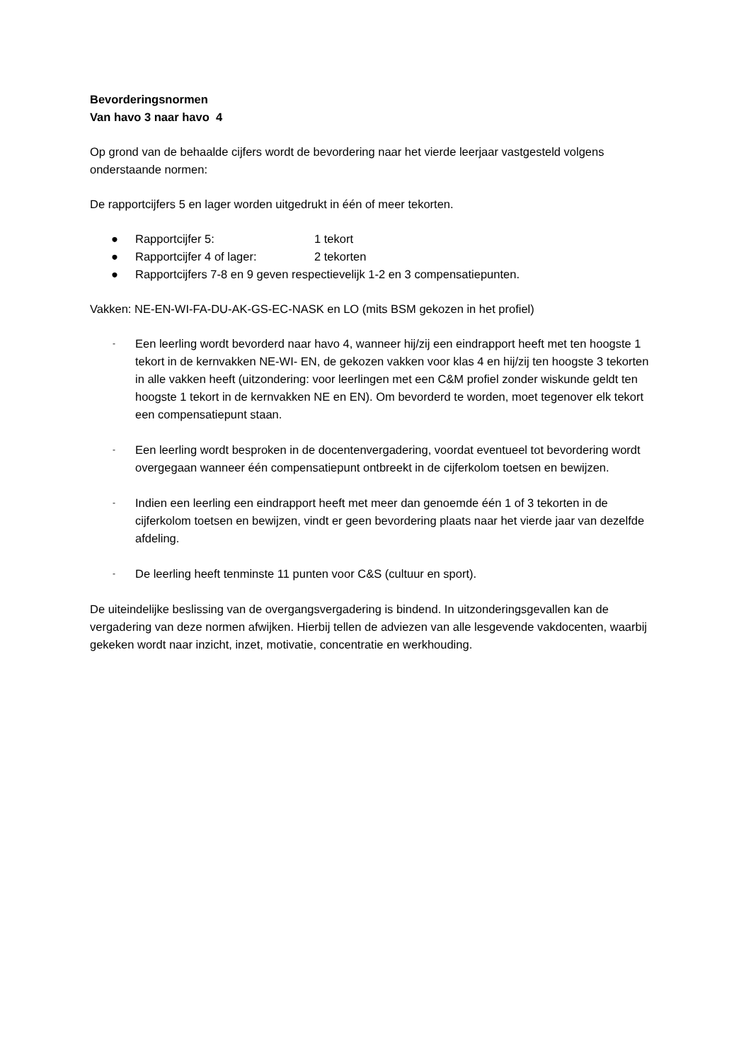Bevorderingsnormen
Van havo 3 naar havo 4
Op grond van de behaalde cijfers wordt de bevordering naar het vierde leerjaar vastgesteld volgens onderstaande normen:
De rapportcijfers 5 en lager worden uitgedrukt in één of meer tekorten.
● Rapportcijfer 5: 1 tekort
● Rapportcijfer 4 of lager: 2 tekorten
● Rapportcijfers 7-8 en 9 geven respectievelijk 1-2 en 3 compensatiepunten.
Vakken: NE-EN-WI-FA-DU-AK-GS-EC-NASK en LO (mits BSM gekozen in het profiel)
- Een leerling wordt bevorderd naar havo 4, wanneer hij/zij een eindrapport heeft met ten hoogste 1 tekort in de kernvakken NE-WI- EN, de gekozen vakken voor klas 4 en hij/zij ten hoogste 3 tekorten in alle vakken heeft (uitzondering: voor leerlingen met een C&M profiel zonder wiskunde geldt ten hoogste 1 tekort in de kernvakken NE en EN). Om bevorderd te worden, moet tegenover elk tekort een compensatiepunt staan.
- Een leerling wordt besproken in de docentenvergadering, voordat eventueel tot bevordering wordt overgegaan wanneer één compensatiepunt ontbreekt in de cijferkolom toetsen en bewijzen.
- Indien een leerling een eindrapport heeft met meer dan genoemde één 1 of 3 tekorten in de cijferkolom toetsen en bewijzen, vindt er geen bevordering plaats naar het vierde jaar van dezelfde afdeling.
- De leerling heeft tenminste 11 punten voor C&S (cultuur en sport).
De uiteindelijke beslissing van de overgangsvergadering is bindend. In uitzonderingsgevallen kan de vergadering van deze normen afwijken. Hierbij tellen de adviezen van alle lesgevende vakdocenten, waarbij gekeken wordt naar inzicht, inzet, motivatie, concentratie en werkhouding.